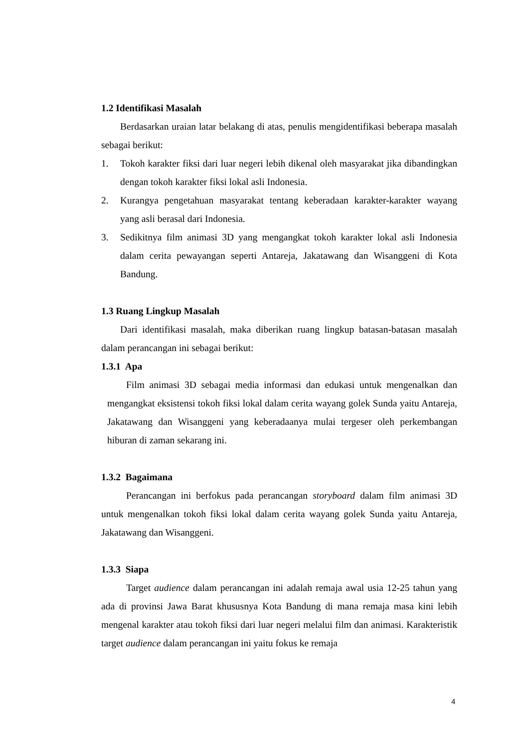1.2 Identifikasi Masalah
Berdasarkan uraian latar belakang di atas, penulis mengidentifikasi beberapa masalah sebagai berikut:
1. Tokoh karakter fiksi dari luar negeri lebih dikenal oleh masyarakat jika dibandingkan dengan tokoh karakter fiksi lokal asli Indonesia.
2. Kurangya pengetahuan masyarakat tentang keberadaan karakter-karakter wayang yang asli berasal dari Indonesia.
3. Sedikitnya film animasi 3D yang mengangkat tokoh karakter lokal asli Indonesia dalam cerita pewayangan seperti Antareja, Jakatawang dan Wisanggeni di Kota Bandung.
1.3 Ruang Lingkup Masalah
Dari identifikasi masalah, maka diberikan ruang lingkup batasan-batasan masalah dalam perancangan ini sebagai berikut:
1.3.1 Apa
Film animasi 3D sebagai media informasi dan edukasi untuk mengenalkan dan mengangkat eksistensi tokoh fiksi lokal dalam cerita wayang golek Sunda yaitu Antareja, Jakatawang dan Wisanggeni yang keberadaanya mulai tergeser oleh perkembangan hiburan di zaman sekarang ini.
1.3.2 Bagaimana
Perancangan ini berfokus pada perancangan storyboard dalam film animasi 3D untuk mengenalkan tokoh fiksi lokal dalam cerita wayang golek Sunda yaitu Antareja, Jakatawang dan Wisanggeni.
1.3.3 Siapa
Target audience dalam perancangan ini adalah remaja awal usia 12-25 tahun yang ada di provinsi Jawa Barat khususnya Kota Bandung di mana remaja masa kini lebih mengenal karakter atau tokoh fiksi dari luar negeri melalui film dan animasi. Karakteristik target audience dalam perancangan ini yaitu fokus ke remaja
4